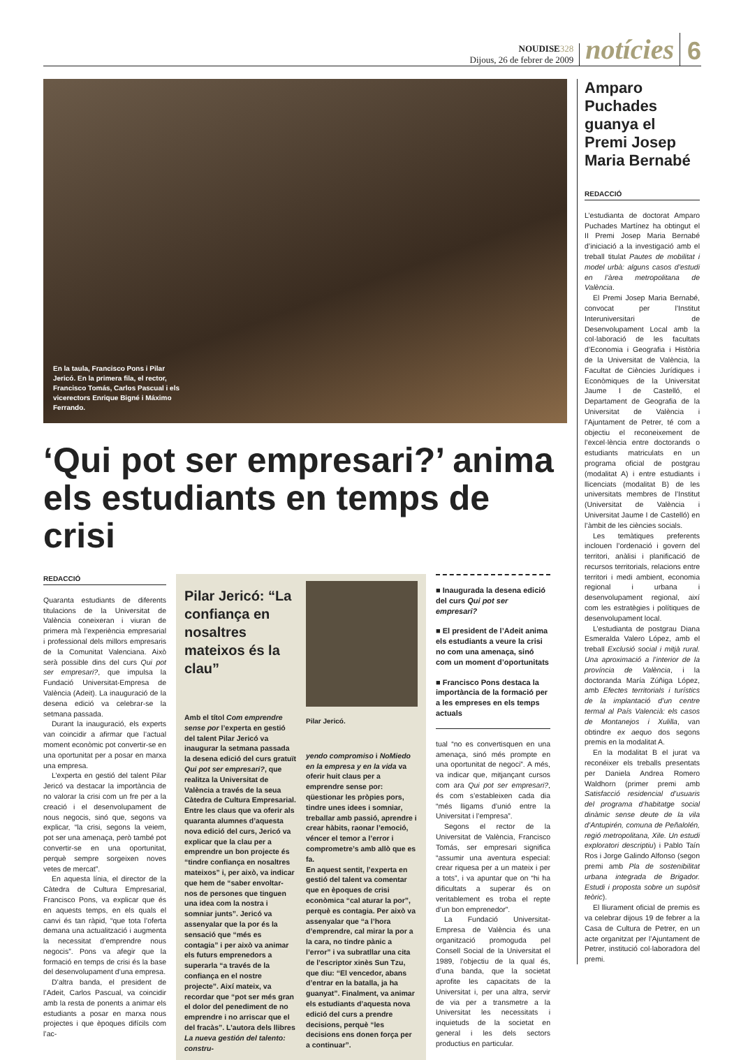NOUDISE 328
Dijous, 26 de febrer de 2009
notícies
6
En la taula, Francisco Pons i Pilar Jericó. En la primera fila, el rector, Francisco Tomás, Carlos Pascual i els vicerectors Enrique Bigné i Máximo Ferrando.
‘Qui pot ser empresari?’ anima els estudiants en temps de crisi
REDACCIÓ
Quaranta estudiants de diferents titulacions de la Universitat de València coneixeran i viuran de primera mà l’experiència empresarial i professional dels millors empresaris de la Comunitat Valenciana. Això serà possible dins del curs Qui pot ser empresari?, que impulsa la Fundació Universitat-Empresa de València (Adeit). La inauguració de la desena edició va celebrar-se la setmana passada.
Durant la inauguració, els experts van coincidir a afirmar que l’actual moment econòmic pot convertir-se en una oportunitat per a posar en marxa una empresa.
L’experta en gestió del talent Pilar Jericó va destacar la importància de no valorar la crisi com un fre per a la creació i el desenvolupament de nous negocis, sinó que, segons va explicar, “la crisi, segons la veiem, pot ser una amenaça, però també pot convertir-se en una oportunitat, perquè sempre sorgeixen noves vetes de mercat”.
En aquesta línia, el director de la Càtedra de Cultura Empresarial, Francisco Pons, va explicar que és en aquests temps, en els quals el canvi és tan ràpid, “que tota l’oferta demana una actualització i augmenta la necessitat d’emprendre nous negocis”. Pons va afegir que la formació en temps de crisi és la base del desenvolupament d’una empresa.
D’altra banda, el president de l’Adeit, Carlos Pascual, va coincidir amb la resta de ponents a animar els estudiants a posar en marxa nous projectes i que èpoques difícils com l’ac-
Pilar Jericó: “La confiança en nosaltres mateixos és la clau”
Amb el títol Com emprendre sense por l’experta en gestió del talent Pilar Jericó va inaugurar la setmana passada la desena edició del curs gratuït Qui pot ser empresari?, que realitza la Universitat de València a través de la seua Càtedra de Cultura Empresarial. Entre les claus que va oferir als quaranta alumnes d’aquesta nova edició del curs, Jericó va explicar que la clau per a emprendre un bon projecte és “tindre confiança en nosaltres mateixos” i, per això, va indicar que hem de “saber envoltar-nos de persones que tinguen una idea com la nostra i somniar junts”. Jericó va assenyalar que la por és la sensació que “més es contagia” i per això va animar els futurs emprenedors a superarla “a través de la confiança en el nostre projecte”. Així mateix, va recordar que “pot ser més gran el dolor del penediment de no emprendre i no arriscar que el del fracàs”. L’autora dels llibres La nueva gestión del talento: constru-
Pilar Jericó.
yendo compromiso i NoMiedo en la empresa y en la vida va oferir huit claus per a emprendre sense por: qüestionar les pròpies pors, tindre unes idees i somniar, treballar amb passió, aprendre i crear hàbits, raonar l’emoció, véncer el temor a l’error i comprometre’s amb allò que es fa.
En aquest sentit, l’experta en gestió del talent va comentar que en èpoques de crisi econòmica “cal aturar la por”, perquè es contagia. Per això va assenyalar que “a l’hora d’emprendre, cal mirar la por a la cara, no tindre pànic a l’error” i va subratllar una cita de l’escriptor xinès Sun Tzu, que diu: “El vencedor, abans d’entrar en la batalla, ja ha guanyat”. Finalment, va animar els estudiants d’aquesta nova edició del curs a prendre decisions, perquè “les decisions ens donen força per a continuar”.
■ Inaugurada la desena edició del curs Qui pot ser empresari?
■ El president de l’Adeit anima els estudiants a veure la crisi no com una amenaça, sinó com un moment d’oportunitats
■ Francisco Pons destaca la importància de la formació per a les empreses en els temps actuals
tual “no es convertisquen en una amenaça, sinó més prompte en una oportunitat de negoci”. A més, va indicar que, mitjançant cursos com ara Qui pot ser empresari?, és com s’estableixen cada dia “més lligams d’unió entre la Universitat i l’empresa”.
Segons el rector de la Universitat de València, Francisco Tomás, ser empresari significa “assumir una aventura especial: crear riquesa per a un mateix i per a tots”, i va apuntar que on “hi ha dificultats a superar és on veritablement es troba el repte d’un bon emprenedor”.
La Fundació Universitat-Empresa de València és una organització promoguda pel Consell Social de la Universitat el 1989, l’objectiu de la qual és, d’una banda, que la societat aprofite les capacitats de la Universitat i, per una altra, servir de via per a transmetre a la Universitat les necessitats i inquietuds de la societat en general i les dels sectors productius en particular.
Amparo Puchades guanya el Premi Josep Maria Bernabé
REDACCIÓ
L’estudianta de doctorat Amparo Puchades Martínez ha obtingut el II Premi Josep Maria Bernabé d’iniciació a la investigació amb el treball titulat Pautes de mobilitat i model urbà: alguns casos d’estudi en l’àrea metropolitana de València.
El Premi Josep Maria Bernabé, convocat per l’Institut Interuniversitari de Desenvolupament Local amb la col·laboració de les facultats d’Economia i Geografia i Història de la Universitat de València, la Facultat de Ciències Jurídiques i Econòmiques de la Universitat Jaume I de Castelló, el Departament de Geografia de la Universitat de València i l’Ajuntament de Petrer, té com a objectiu el reconeixement de l’excel·lència entre doctorands o estudiants matriculats en un programa oficial de postgrau (modalitat A) i entre estudiants i llicenciats (modalitat B) de les universitats membres de l’Institut (Universitat de València i Universitat Jaume I de Castelló) en l’àmbit de les ciències socials.
Les temàtiques preferents inclouen l’ordenació i govern del territori, anàlisi i planificació de recursos territorials, relacions entre territori i medi ambient, economia regional i urbana i desenvolupament regional, així com les estratègies i polítiques de desenvolupament local.
L’estudianta de postgrau Diana Esmeralda Valero López, amb el treball Exclusió social i mitjà rural. Una aproximació a l’interior de la província de València, i la doctoranda María Zúñiga López, amb Efectes territorials i turístics de la implantació d’un centre termal al País Valencià: els casos de Montanejos i Xulilla, van obtindre ex aequo dos segons premis en la modalitat A.
En la modalitat B el jurat va reconéixer els treballs presentats per Daniela Andrea Romero Waldhorn (primer premi amb Satisfacció residencial d’usuaris del programa d’habitatge social dinàmic sense deute de la vila d’Antupirén, comuna de Peñalolén, regió metropolitana, Xile. Un estudi exploratori descriptiu) i Pablo Taín Ros i Jorge Galindo Alfonso (segon premi amb Pla de sostenibilitat urbana integrada de Brigador. Estudi i proposta sobre un supòsit teòric).
El lliurament oficial de premis es va celebrar dijous 19 de febrer a la Casa de Cultura de Petrer, en un acte organitzat per l’Ajuntament de Petrer, institució col·laboradora del premi.